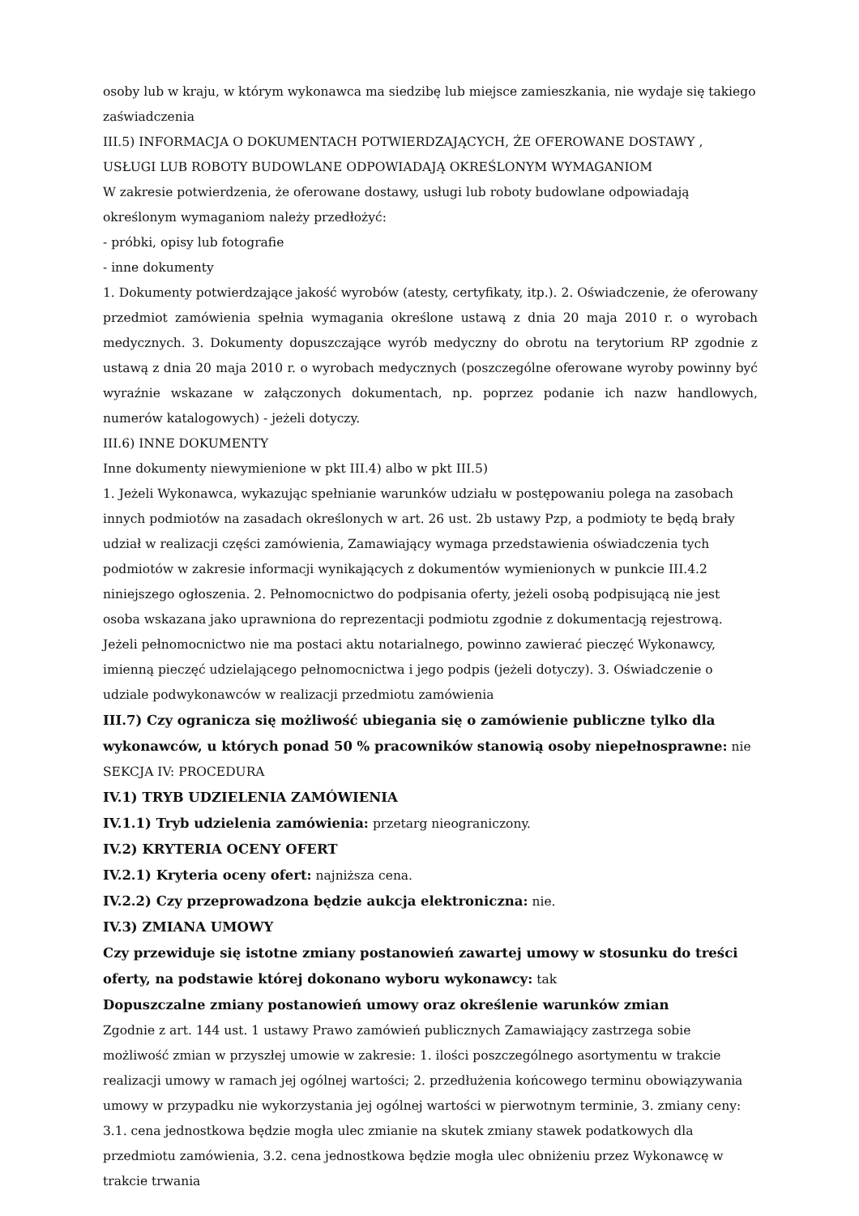osoby lub w kraju, w którym wykonawca ma siedzibę lub miejsce zamieszkania, nie wydaje się takiego zaświadczenia
III.5) INFORMACJA O DOKUMENTACH POTWIERDZAJĄCYCH, ŻE OFEROWANE DOSTAWY , USŁUGI LUB ROBOTY BUDOWLANE ODPOWIADAJĄ OKREŚLONYM WYMAGANIOM
W zakresie potwierdzenia, że oferowane dostawy, usługi lub roboty budowlane odpowiadają określonym wymaganiom należy przedłożyć:
- próbki, opisy lub fotografie
- inne dokumenty
1. Dokumenty potwierdzające jakość wyrobów (atesty, certyfikaty, itp.). 2. Oświadczenie, że oferowany przedmiot zamówienia spełnia wymagania określone ustawą z dnia 20 maja 2010 r. o wyrobach medycznych. 3. Dokumenty dopuszczające wyrób medyczny do obrotu na terytorium RP zgodnie z ustawą z dnia 20 maja 2010 r. o wyrobach medycznych (poszczególne oferowane wyroby powinny być wyraźnie wskazane w załączonych dokumentach, np. poprzez podanie ich nazw handlowych, numerów katalogowych) - jeżeli dotyczy.
III.6) INNE DOKUMENTY
Inne dokumenty niewymienione w pkt III.4) albo w pkt III.5)
1. Jeżeli Wykonawca, wykazując spełnianie warunków udziału w postępowaniu polega na zasobach innych podmiotów na zasadach określonych w art. 26 ust. 2b ustawy Pzp, a podmioty te będą brały udział w realizacji części zamówienia, Zamawiający wymaga przedstawienia oświadczenia tych podmiotów w zakresie informacji wynikających z dokumentów wymienionych w punkcie III.4.2 niniejszego ogłoszenia. 2. Pełnomocnictwo do podpisania oferty, jeżeli osobą podpisującą nie jest osoba wskazana jako uprawniona do reprezentacji podmiotu zgodnie z dokumentacją rejestrową. Jeżeli pełnomocnictwo nie ma postaci aktu notarialnego, powinno zawierać pieczęć Wykonawcy, imienną pieczęć udzielającego pełnomocnictwa i jego podpis (jeżeli dotyczy). 3. Oświadczenie o udziale podwykonawców w realizacji przedmiotu zamówienia
III.7) Czy ogranicza się możliwość ubiegania się o zamówienie publiczne tylko dla wykonawców, u których ponad 50 % pracowników stanowią osoby niepełnosprawne: nie
SEKCJA IV: PROCEDURA
IV.1) TRYB UDZIELENIA ZAMÓWIENIA
IV.1.1) Tryb udzielenia zamówienia: przetarg nieograniczony.
IV.2) KRYTERIA OCENY OFERT
IV.2.1) Kryteria oceny ofert: najniższa cena.
IV.2.2) Czy przeprowadzona będzie aukcja elektroniczna: nie.
IV.3) ZMIANA UMOWY
Czy przewiduje się istotne zmiany postanowień zawartej umowy w stosunku do treści oferty, na podstawie której dokonano wyboru wykonawcy: tak
Dopuszczalne zmiany postanowień umowy oraz określenie warunków zmian
Zgodnie z art. 144 ust. 1 ustawy Prawo zamówień publicznych Zamawiający zastrzega sobie możliwość zmian w przyszłej umowie w zakresie: 1. ilości poszczególnego asortymentu w trakcie realizacji umowy w ramach jej ogólnej wartości; 2. przedłużenia końcowego terminu obowiązywania umowy w przypadku nie wykorzystania jej ogólnej wartości w pierwotnym terminie, 3. zmiany ceny: 3.1. cena jednostkowa będzie mogła ulec zmianie na skutek zmiany stawek podatkowych dla przedmiotu zamówienia, 3.2. cena jednostkowa będzie mogła ulec obniżeniu przez Wykonawcę w trakcie trwania